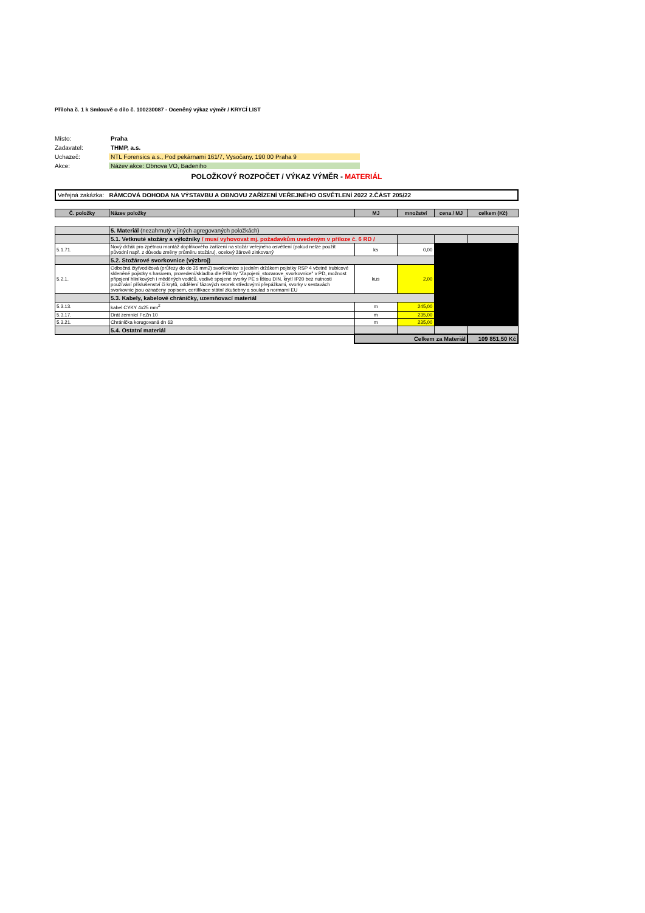Příloha č. 1 k Smlouvě o dílo č. 100230087 - Oceněný výkaz výměr / KRYCÍ LIST
Místo: Praha
Zadavatel: THMP, a.s.
Uchazeč: NTL Forensics a.s., Pod pekárnami 161/7, Vysočany, 190 00 Praha 9
Akce: Název akce: Obnova VO, Badeniho
POLOŽKOVÝ ROZPOČET / VÝKAZ VÝMĚR - MATERIÁL
Veřejná zakázka: RÁMCOVÁ DOHODA NA VÝSTAVBU A OBNOVU ZAŘÍZENÍ VEŘEJNÉHO OSVĚTLENÍ 2022 2.ČÁST 205/22
| Č. položky | Název položky | MJ | množství | cena / MJ | celkem (Kč) |
| --- | --- | --- | --- | --- | --- |
| | 5. Materiál (nezahrnutý v jiných agregovaných položkách) | | | | |
| | 5.1. Vetknuté stožáry a výložníky / musí vyhovovat mj. požadavkům uvedeným v příloze č. 6 RD / | | | | |
| 5.1.71. | Nový držák pro zpětnou montáž doplňkového zařízení na stožár veřejného osvětlení (pokud nelze použít původní např. z důvodu změny průměru stožáru), ocelový žárově zinkovaný | ks | 0,00 | | |
| | 5.2. Stožárové svorkovnice (výzbroj) | | | | |
| 5.2.1. | Odbočná čtyřvodičová (průřezy do do 35 mm2) svorkovnice s jedním držákem pojistky RSP 4 včetně trubicové skleněné pojistky s hasivem, provedení/skladba dle Přílohy "Zapojeni_stozarove_svorkovnice" v PD, možnost připojení hliníkových i měděných vodičů, vodivě spojené svorky PE s lištou DIN, krytí IP20 bez nutnosti používání příslušenství či krytů, oddělení fázových svorek středovými přepážkami, svorky v sestavách svorkovnic jsou označeny popisem, certifikace státní zkušebny a soulad s normami EU | kus | 2,00 | | |
| | 5.3. Kabely, kabelové chráničky, uzemňovací materiál | | | | |
| 5.3.13. | kabel CYKY 4x25 mm<sup>2</sup> | m | 245,00 | | |
| 5.3.17. | Drát zemnící FeZn 10 | m | 235,00 | | |
| 5.3.21. | Chránička korugovaná dn 63 | m | 235,00 | | |
| | 5.4. Ostatní materiál | | | | |
| | | Celkem za Materiál | | | 109 851,50 Kč |